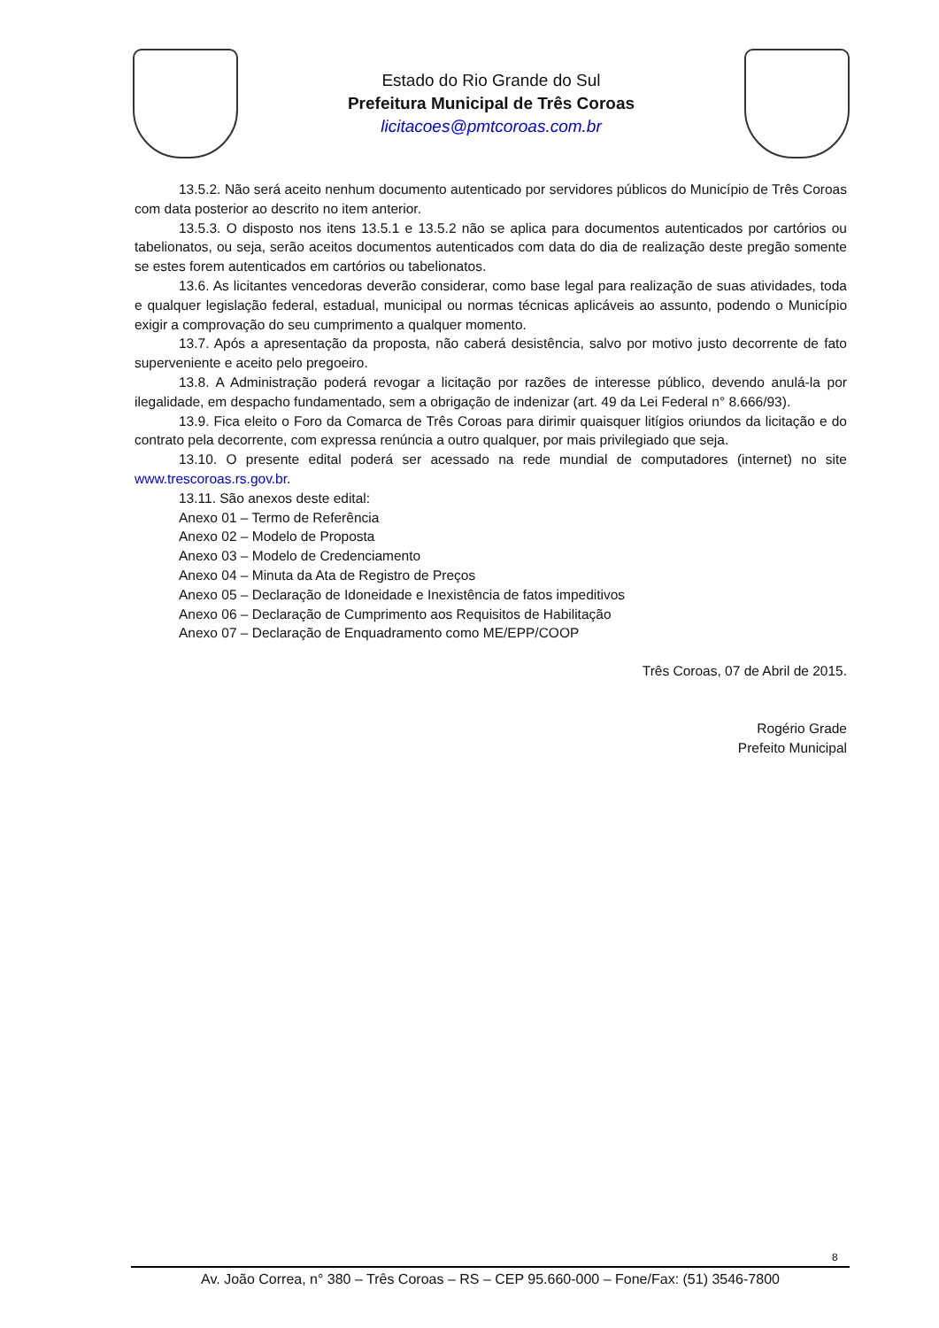Estado do Rio Grande do Sul
Prefeitura Municipal de Três Coroas
licitacoes@pmtcoroas.com.br
13.5.2. Não será aceito nenhum documento autenticado por servidores públicos do Município de Três Coroas com data posterior ao descrito no item anterior.
13.5.3. O disposto nos itens 13.5.1 e 13.5.2 não se aplica para documentos autenticados por cartórios ou tabelionatos, ou seja, serão aceitos documentos autenticados com data do dia de realização deste pregão somente se estes forem autenticados em cartórios ou tabelionatos.
13.6. As licitantes vencedoras deverão considerar, como base legal para realização de suas atividades, toda e qualquer legislação federal, estadual, municipal ou normas técnicas aplicáveis ao assunto, podendo o Município exigir a comprovação do seu cumprimento a qualquer momento.
13.7. Após a apresentação da proposta, não caberá desistência, salvo por motivo justo decorrente de fato superveniente e aceito pelo pregoeiro.
13.8. A Administração poderá revogar a licitação por razões de interesse público, devendo anulá-la por ilegalidade, em despacho fundamentado, sem a obrigação de indenizar (art. 49 da Lei Federal n° 8.666/93).
13.9. Fica eleito o Foro da Comarca de Três Coroas para dirimir quaisquer litígios oriundos da licitação e do contrato pela decorrente, com expressa renúncia a outro qualquer, por mais privilegiado que seja.
13.10. O presente edital poderá ser acessado na rede mundial de computadores (internet) no site www.trescoroas.rs.gov.br.
13.11. São anexos deste edital:
Anexo 01 – Termo de Referência
Anexo 02 – Modelo de Proposta
Anexo 03 – Modelo de Credenciamento
Anexo 04 – Minuta da Ata de Registro de Preços
Anexo 05 – Declaração de Idoneidade e Inexistência de fatos impeditivos
Anexo 06 – Declaração de Cumprimento aos Requisitos de Habilitação
Anexo 07 – Declaração de Enquadramento como ME/EPP/COOP
Três Coroas, 07 de Abril de 2015.
Rogério Grade
Prefeito Municipal
8
Av. João Correa, n° 380 – Três Coroas – RS – CEP 95.660-000 – Fone/Fax: (51) 3546-7800